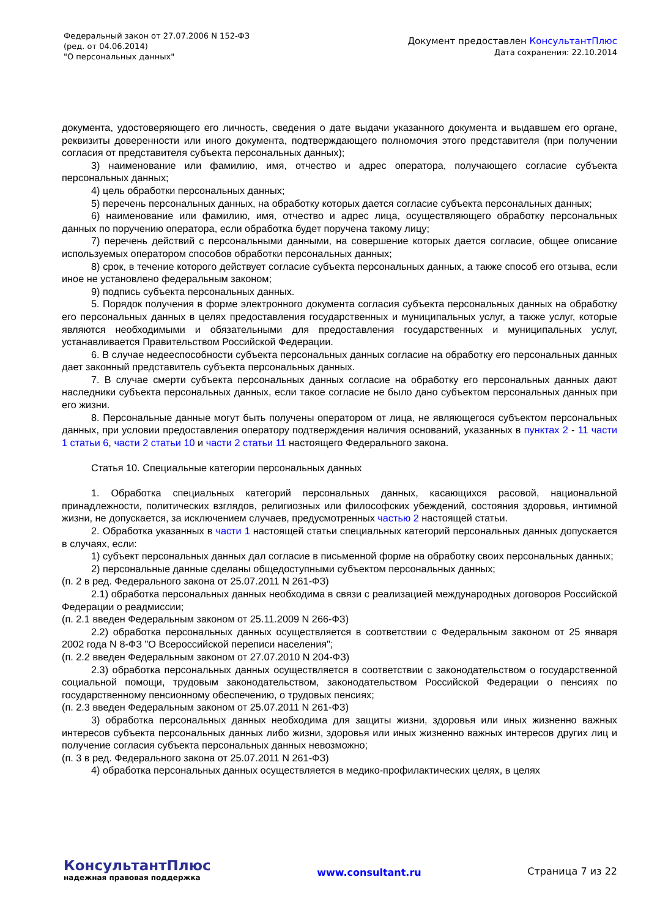Федеральный закон от 27.07.2006 N 152-ФЗ
(ред. от 04.06.2014)
"О персональных данных"
Документ предоставлен КонсультантПлюс
Дата сохранения: 22.10.2014
документа, удостоверяющего его личность, сведения о дате выдачи указанного документа и выдавшем его органе, реквизиты доверенности или иного документа, подтверждающего полномочия этого представителя (при получении согласия от представителя субъекта персональных данных);
3) наименование или фамилию, имя, отчество и адрес оператора, получающего согласие субъекта персональных данных;
4) цель обработки персональных данных;
5) перечень персональных данных, на обработку которых дается согласие субъекта персональных данных;
6) наименование или фамилию, имя, отчество и адрес лица, осуществляющего обработку персональных данных по поручению оператора, если обработка будет поручена такому лицу;
7) перечень действий с персональными данными, на совершение которых дается согласие, общее описание используемых оператором способов обработки персональных данных;
8) срок, в течение которого действует согласие субъекта персональных данных, а также способ его отзыва, если иное не установлено федеральным законом;
9) подпись субъекта персональных данных.
5. Порядок получения в форме электронного документа согласия субъекта персональных данных на обработку его персональных данных в целях предоставления государственных и муниципальных услуг, а также услуг, которые являются необходимыми и обязательными для предоставления государственных и муниципальных услуг, устанавливается Правительством Российской Федерации.
6. В случае недееспособности субъекта персональных данных согласие на обработку его персональных данных дает законный представитель субъекта персональных данных.
7. В случае смерти субъекта персональных данных согласие на обработку его персональных данных дают наследники субъекта персональных данных, если такое согласие не было дано субъектом персональных данных при его жизни.
8. Персональные данные могут быть получены оператором от лица, не являющегося субъектом персональных данных, при условии предоставления оператору подтверждения наличия оснований, указанных в пунктах 2 - 11 части 1 статьи 6, части 2 статьи 10 и части 2 статьи 11 настоящего Федерального закона.
Статья 10. Специальные категории персональных данных
1. Обработка специальных категорий персональных данных, касающихся расовой, национальной принадлежности, политических взглядов, религиозных или философских убеждений, состояния здоровья, интимной жизни, не допускается, за исключением случаев, предусмотренных частью 2 настоящей статьи.
2. Обработка указанных в части 1 настоящей статьи специальных категорий персональных данных допускается в случаях, если:
1) субъект персональных данных дал согласие в письменной форме на обработку своих персональных данных;
2) персональные данные сделаны общедоступными субъектом персональных данных;
(п. 2 в ред. Федерального закона от 25.07.2011 N 261-ФЗ)
2.1) обработка персональных данных необходима в связи с реализацией международных договоров Российской Федерации о реадмиссии;
(п. 2.1 введен Федеральным законом от 25.11.2009 N 266-ФЗ)
2.2) обработка персональных данных осуществляется в соответствии с Федеральным законом от 25 января 2002 года N 8-ФЗ "О Всероссийской переписи населения";
(п. 2.2 введен Федеральным законом от 27.07.2010 N 204-ФЗ)
2.3) обработка персональных данных осуществляется в соответствии с законодательством о государственной социальной помощи, трудовым законодательством, законодательством Российской Федерации о пенсиях по государственному пенсионному обеспечению, о трудовых пенсиях;
(п. 2.3 введен Федеральным законом от 25.07.2011 N 261-ФЗ)
3) обработка персональных данных необходима для защиты жизни, здоровья или иных жизненно важных интересов субъекта персональных данных либо жизни, здоровья или иных жизненно важных интересов других лиц и получение согласия субъекта персональных данных невозможно;
(п. 3 в ред. Федерального закона от 25.07.2011 N 261-ФЗ)
4) обработка персональных данных осуществляется в медико-профилактических целях, в целях
КонсультантПлюс
надежная правовая поддержка
www.consultant.ru Страница 7 из 22